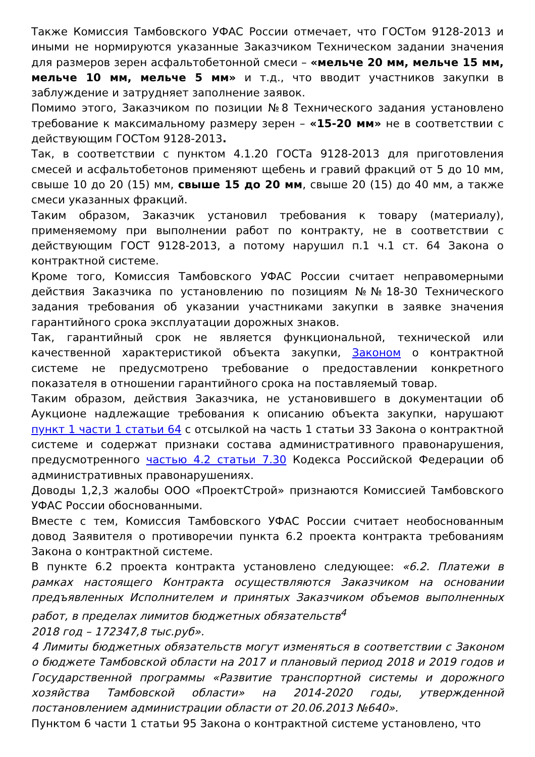Также Комиссия Тамбовского УФАС России отмечает, что ГОСТом 9128-2013 и иными не нормируются указанные Заказчиком Техническом задании значения для размеров зерен асфальтобетонной смеси – «мельче 20 мм, мельче 15 мм, мельче 10 мм, мельче 5 мм» и т.д., что вводит участников закупки в заблуждение и затрудняет заполнение заявок.
Помимо этого, Заказчиком по позиции №8 Технического задания установлено требование к максимальному размеру зерен – «15-20 мм» не в соответствии с действующим ГОСТом 9128-2013.
Так, в соответствии с пунктом 4.1.20 ГОСТа 9128-2013 для приготовления смесей и асфальтобетонов применяют щебень и гравий фракций от 5 до 10 мм, свыше 10 до 20 (15) мм, свыше 15 до 20 мм, свыше 20 (15) до 40 мм, а также смеси указанных фракций.
Таким образом, Заказчик установил требования к товару (материалу), применяемому при выполнении работ по контракту, не в соответствии с действующим ГОСТ 9128-2013, а потому нарушил п.1 ч.1 ст. 64 Закона о контрактной системе.
Кроме того, Комиссия Тамбовского УФАС России считает неправомерными действия Заказчика по установлению по позициям №№18-30 Технического задания требования об указании участниками закупки в заявке значения гарантийного срока эксплуатации дорожных знаков.
Так, гарантийный срок не является функциональной, технической или качественной характеристикой объекта закупки, Законом о контрактной системе не предусмотрено требование о предоставлении конкретного показателя в отношении гарантийного срока на поставляемый товар.
Таким образом, действия Заказчика, не установившего в документации об Аукционе надлежащие требования к описанию объекта закупки, нарушают пункт 1 части 1 статьи 64 с отсылкой на часть 1 статьи 33 Закона о контрактной системе и содержат признаки состава административного правонарушения, предусмотренного частью 4.2 статьи 7.30 Кодекса Российской Федерации об административных правонарушениях.
Доводы 1,2,3 жалобы ООО «ПроектСтрой» признаются Комиссией Тамбовского УФАС России обоснованными.
Вместе с тем, Комиссия Тамбовского УФАС России считает необоснованным довод Заявителя о противоречии пункта 6.2 проекта контракта требованиям Закона о контрактной системе.
В пункте 6.2 проекта контракта установлено следующее: «6.2. Платежи в рамках настоящего Контракта осуществляются Заказчиком на основании предъявленных Исполнителем и принятых Заказчиком объемов выполненных работ, в пределах лимитов бюджетных обязательств<sup>4</sup>
2018 год – 172347,8 тыс.руб».
4 Лимиты бюджетных обязательств могут изменяться в соответствии с Законом о бюджете Тамбовской области на 2017 и плановый период 2018 и 2019 годов и Государственной программы «Развитие транспортной системы и дорожного хозяйства Тамбовской области» на 2014-2020 годы, утвержденной постановлением администрации области от 20.06.2013 №640».
Пунктом 6 части 1 статьи 95 Закона о контрактной системе установлено, что